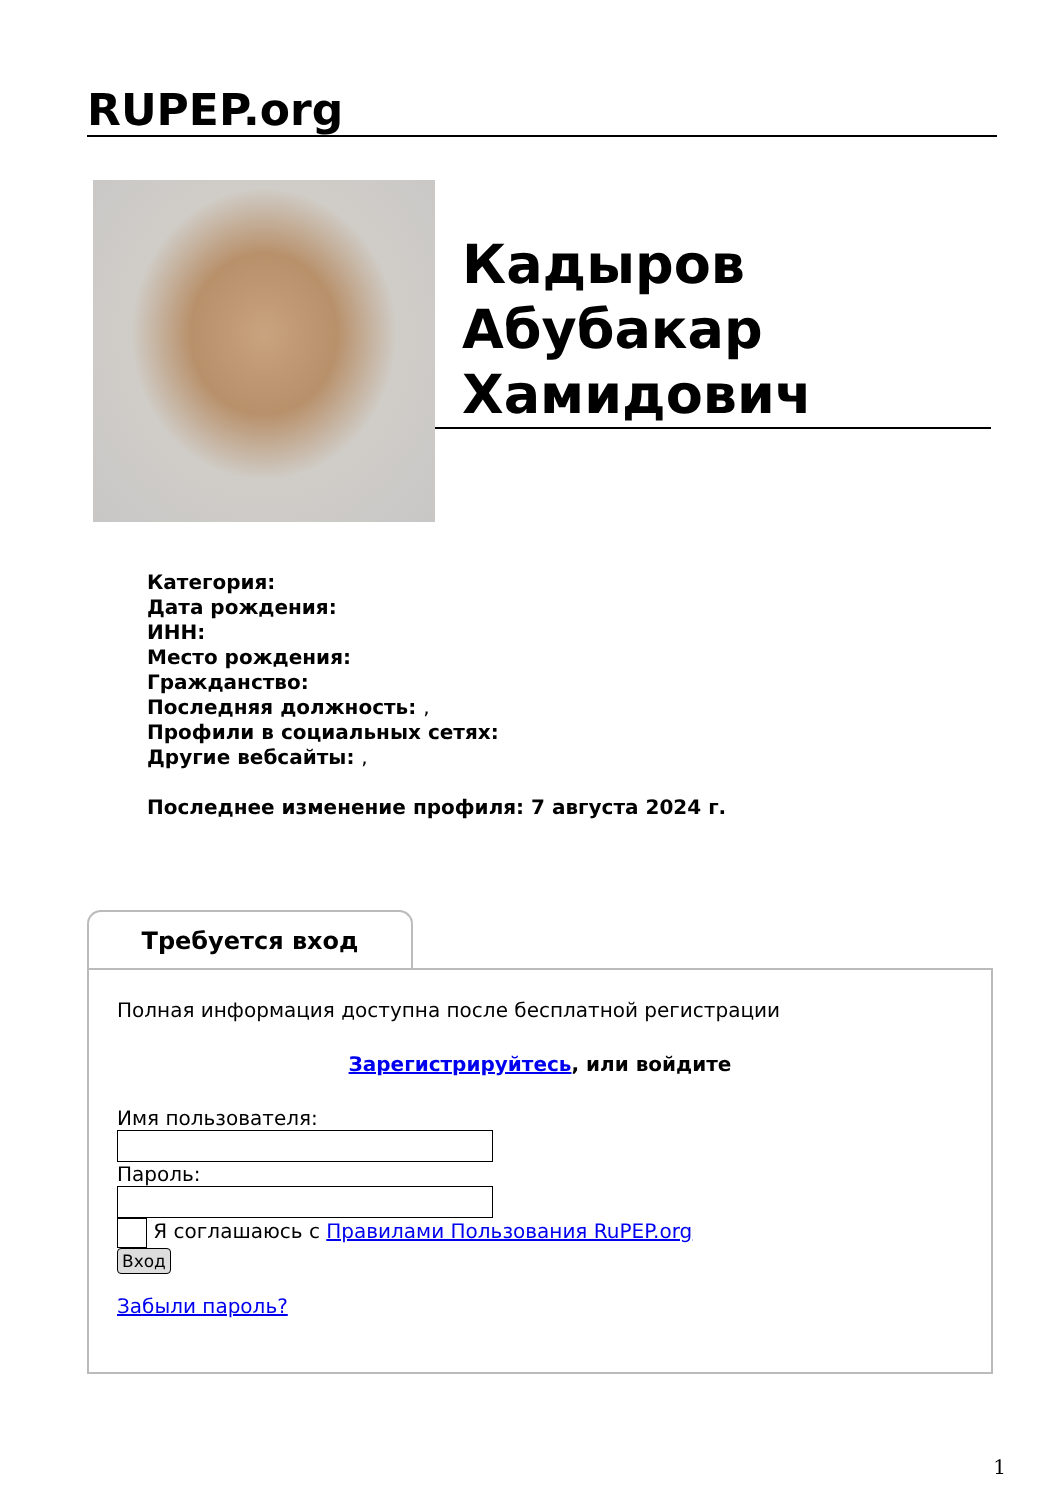RUPEP.org
Кадыров Абубакар Хамидович
Категория:
Дата рождения:
ИНН:
Место рождения:
Гражданство:
Последняя должность: ,
Профили в социальных сетях:
Другие вебсайты: ,
Последнее изменение профиля: 7 августа 2024 г.
Требуется вход
Полная информация доступна после бесплатной регистрации
Зарегистрируйтесь, или войдите
Имя пользователя:
Пароль:
Я соглашаюсь с Правилами Пользования RuPEP.org
Вход
Забыли пароль?
1